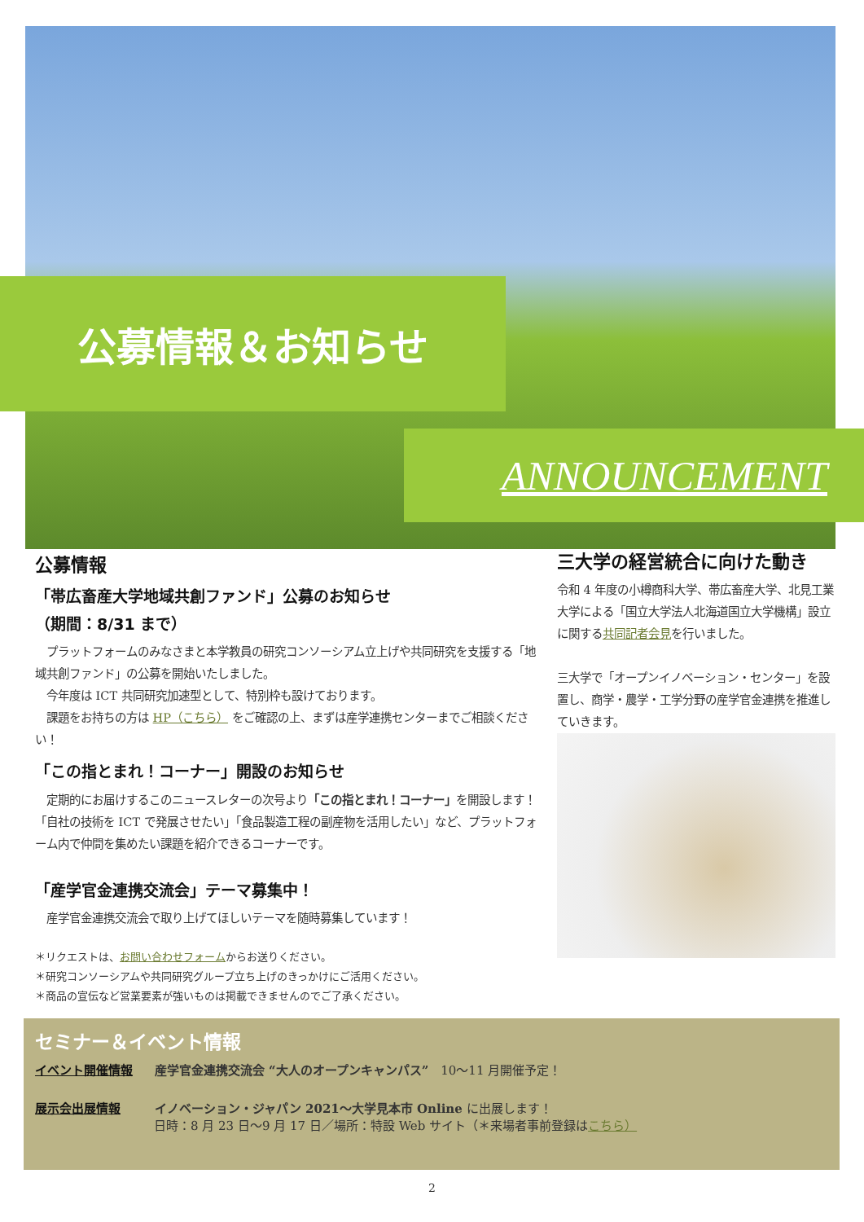公募情報＆お知らせ
ANNOUNCEMENT
公募情報
「帯広畜産大学地域共創ファンド」公募のお知らせ
（期間：8/31 まで）
　プラットフォームのみなさまと本学教員の研究コンソーシアム立上げや共同研究を支援する「地域共創ファンド」の公募を開始いたしました。
　今年度は ICT 共同研究加速型として、特別枠も設けております。
　課題をお持ちの方は HP（こちら） をご確認の上、まずは産学連携センターまでご相談ください！
「この指とまれ！コーナー」開設のお知らせ
　定期的にお届けするこのニュースレターの次号より「この指とまれ！コーナー」を開設します！「自社の技術を ICT で発展させたい」「食品製造工程の副産物を活用したい」など、プラットフォーム内で仲間を集めたい課題を紹介できるコーナーです。
「産学官金連携交流会」テーマ募集中！
　産学官金連携交流会で取り上げてほしいテーマを随時募集しています！
＊リクエストは、お問い合わせフォームからお送りください。
＊研究コンソーシアムや共同研究グループ立ち上げのきっかけにご活用ください。
＊商品の宣伝など営業要素が強いものは掲載できませんのでご了承ください。
三大学の経営統合に向けた動き
令和 4 年度の小樽商科大学、帯広畜産大学、北見工業大学による「国立大学法人北海道国立大学機構」設立に関する共同記者会見を行いました。
三大学で「オープンイノベーション・センター」を設置し、商学・農学・工学分野の産学官金連携を推進していきます。
セミナー＆イベント情報
イベント開催情報 産学官金連携交流会 “大人のオープンキャンパス”　10～11 月開催予定！
展示会出展情報 イノベーション・ジャパン 2021～大学見本市 Online に出展します！
日時：8 月 23 日～9 月 17 日／場所：特設 Web サイト（＊来場者事前登録はこちら）
2